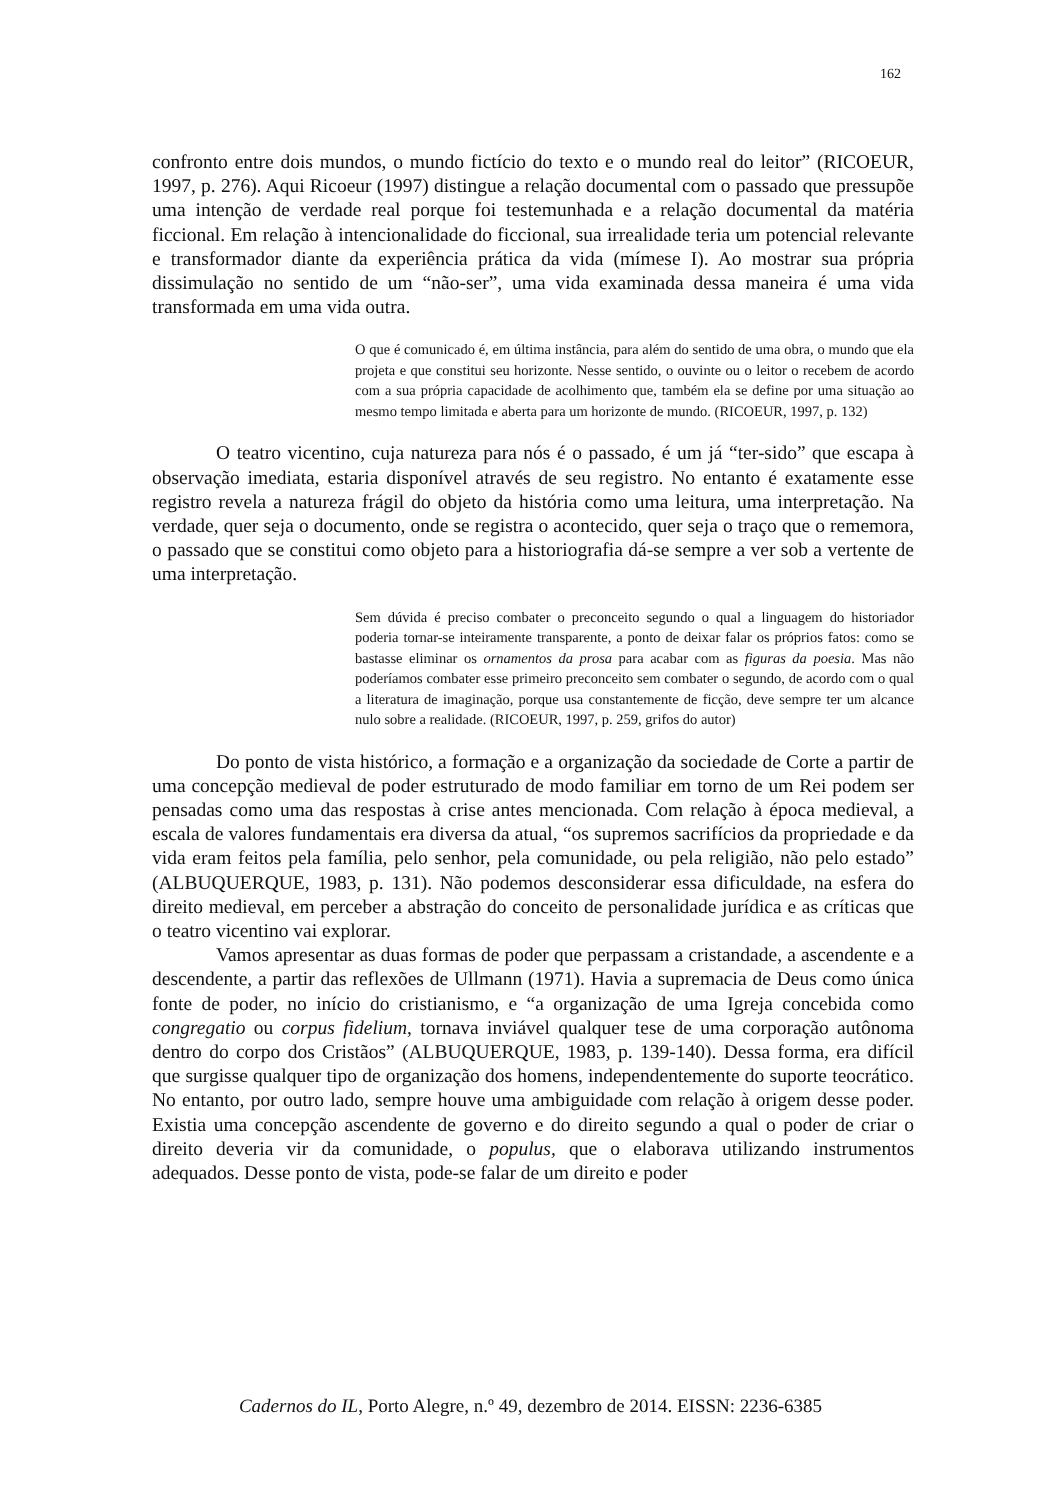162
confronto entre dois mundos, o mundo fictício do texto e o mundo real do leitor” (RICOEUR, 1997, p. 276). Aqui Ricoeur (1997) distingue a relação documental com o passado que pressupõe uma intenção de verdade real porque foi testemunhada e a relação documental da matéria ficcional. Em relação à intencionalidade do ficcional, sua irrealidade teria um potencial relevante e transformador diante da experiência prática da vida (mímese I). Ao mostrar sua própria dissimulação no sentido de um “não-ser”, uma vida examinada dessa maneira é uma vida transformada em uma vida outra.
O que é comunicado é, em última instância, para além do sentido de uma obra, o mundo que ela projeta e que constitui seu horizonte. Nesse sentido, o ouvinte ou o leitor o recebem de acordo com a sua própria capacidade de acolhimento que, também ela se define por uma situação ao mesmo tempo limitada e aberta para um horizonte de mundo. (RICOEUR, 1997, p. 132)
O teatro vicentino, cuja natureza para nós é o passado, é um já “ter-sido” que escapa à observação imediata, estaria disponível através de seu registro. No entanto é exatamente esse registro revela a natureza frágil do objeto da história como uma leitura, uma interpretação. Na verdade, quer seja o documento, onde se registra o acontecido, quer seja o traço que o rememora, o passado que se constitui como objeto para a historiografia dá-se sempre a ver sob a vertente de uma interpretação.
Sem dúvida é preciso combater o preconceito segundo o qual a linguagem do historiador poderia tornar-se inteiramente transparente, a ponto de deixar falar os próprios fatos: como se bastasse eliminar os ornamentos da prosa para acabar com as figuras da poesia. Mas não poderíamos combater esse primeiro preconceito sem combater o segundo, de acordo com o qual a literatura de imaginação, porque usa constantemente de ficção, deve sempre ter um alcance nulo sobre a realidade. (RICOEUR, 1997, p. 259, grifos do autor)
Do ponto de vista histórico, a formação e a organização da sociedade de Corte a partir de uma concepção medieval de poder estruturado de modo familiar em torno de um Rei podem ser pensadas como uma das respostas à crise antes mencionada. Com relação à época medieval, a escala de valores fundamentais era diversa da atual, “os supremos sacrifícios da propriedade e da vida eram feitos pela família, pelo senhor, pela comunidade, ou pela religião, não pelo estado” (ALBUQUERQUE, 1983, p. 131). Não podemos desconsiderar essa dificuldade, na esfera do direito medieval, em perceber a abstração do conceito de personalidade jurídica e as críticas que o teatro vicentino vai explorar.
Vamos apresentar as duas formas de poder que perpassam a cristandade, a ascendente e a descendente, a partir das reflexões de Ullmann (1971). Havia a supremacia de Deus como única fonte de poder, no início do cristianismo, e “a organização de uma Igreja concebida como congregatio ou corpus fidelium, tornava inviável qualquer tese de uma corporação autônoma dentro do corpo dos Cristãos” (ALBUQUERQUE, 1983, p. 139-140). Dessa forma, era difícil que surgisse qualquer tipo de organização dos homens, independentemente do suporte teocrático. No entanto, por outro lado, sempre houve uma ambiguidade com relação à origem desse poder. Existia uma concepção ascendente de governo e do direito segundo a qual o poder de criar o direito deveria vir da comunidade, o populus, que o elaborava utilizando instrumentos adequados. Desse ponto de vista, pode-se falar de um direito e poder
Cadernos do IL, Porto Alegre, n.º 49, dezembro de 2014. EISSN: 2236-6385